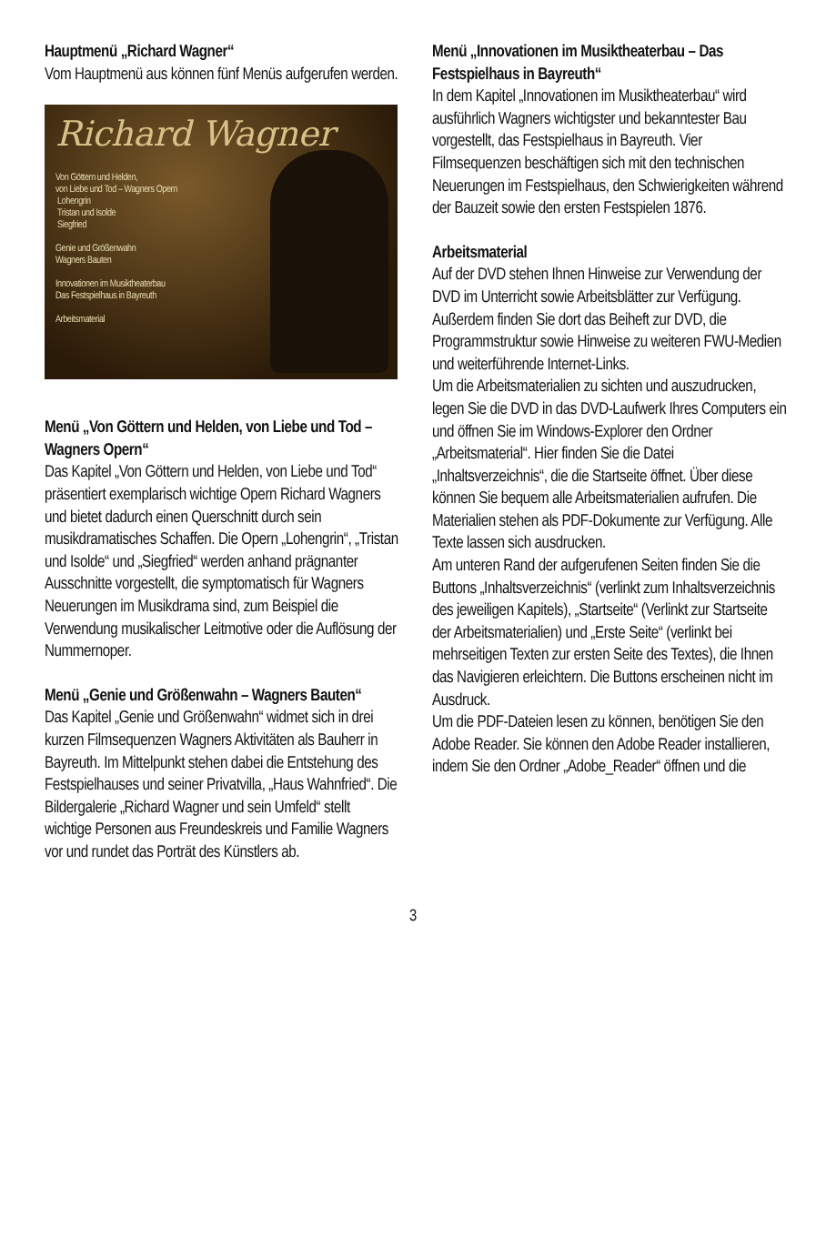Hauptmenü „Richard Wagner“
Vom Hauptmenü aus können fünf Menüs aufgerufen werden.
Richard Wagner
Von Göttern und Helden,
von Liebe und Tod – Wagners Opern
Lohengrin
Tristan und Isolde
Siegfried
Genie und Größenwahn
Wagners Bauten
Innovationen im Musiktheaterbau
Das Festspielhaus in Bayreuth
Arbeitsmaterial
Menü „Von Göttern und Helden, von Liebe und Tod – Wagners Opern“
Das Kapitel „Von Göttern und Helden, von Liebe und Tod“ präsentiert exemplarisch wichtige Opern Richard Wagners und bietet dadurch einen Querschnitt durch sein musikdramatisches Schaffen. Die Opern „Lohengrin“, „Tristan und Isolde“ und „Siegfried“ werden anhand prägnanter Ausschnitte vorgestellt, die symptomatisch für Wagners Neuerungen im Musikdrama sind, zum Beispiel die Verwendung musikalischer Leitmotive oder die Auflösung der Nummernoper.
Menü „Genie und Größenwahn – Wagners Bauten“
Das Kapitel „Genie und Größenwahn“ widmet sich in drei kurzen Filmsequenzen Wagners Aktivitäten als Bauherr in Bayreuth. Im Mittelpunkt stehen dabei die Entstehung des Festspielhauses und seiner Privatvilla, „Haus Wahnfried“. Die Bildergalerie „Richard Wagner und sein Umfeld“ stellt wichtige Personen aus Freundeskreis und Familie Wagners vor und rundet das Porträt des Künstlers ab.
Menü „Innovationen im Musiktheaterbau – Das Festspielhaus in Bayreuth“
In dem Kapitel „Innovationen im Musiktheaterbau“ wird ausführlich Wagners wichtigster und bekanntester Bau vorgestellt, das Festspielhaus in Bayreuth. Vier Filmsequenzen beschäftigen sich mit den technischen Neuerungen im Festspielhaus, den Schwierigkeiten während der Bauzeit sowie den ersten Festspielen 1876.
Arbeitsmaterial
Auf der DVD stehen Ihnen Hinweise zur Verwendung der DVD im Unterricht sowie Arbeitsblätter zur Verfügung. Außerdem finden Sie dort das Beiheft zur DVD, die Programmstruktur sowie Hinweise zu weiteren FWU-Medien und weiterführende Internet-Links.
Um die Arbeitsmaterialien zu sichten und auszudrucken, legen Sie die DVD in das DVD-Laufwerk Ihres Computers ein und öffnen Sie im Windows-Explorer den Ordner „Arbeitsmaterial“. Hier finden Sie die Datei „Inhaltsverzeichnis“, die die Startseite öffnet. Über diese können Sie bequem alle Arbeitsmaterialien aufrufen. Die Materialien stehen als PDF-Dokumente zur Verfügung. Alle Texte lassen sich ausdrucken.
Am unteren Rand der aufgerufenen Seiten finden Sie die Buttons „Inhaltsverzeichnis“ (verlinkt zum Inhaltsverzeichnis des jeweiligen Kapitels), „Startseite“ (Verlinkt zur Startseite der Arbeitsmaterialien) und „Erste Seite“ (verlinkt bei mehrseitigen Texten zur ersten Seite des Textes), die Ihnen das Navigieren erleichtern. Die Buttons erscheinen nicht im Ausdruck.
Um die PDF-Dateien lesen zu können, benötigen Sie den Adobe Reader. Sie können den Adobe Reader installieren, indem Sie den Ordner „Adobe_Reader“ öffnen und die
3